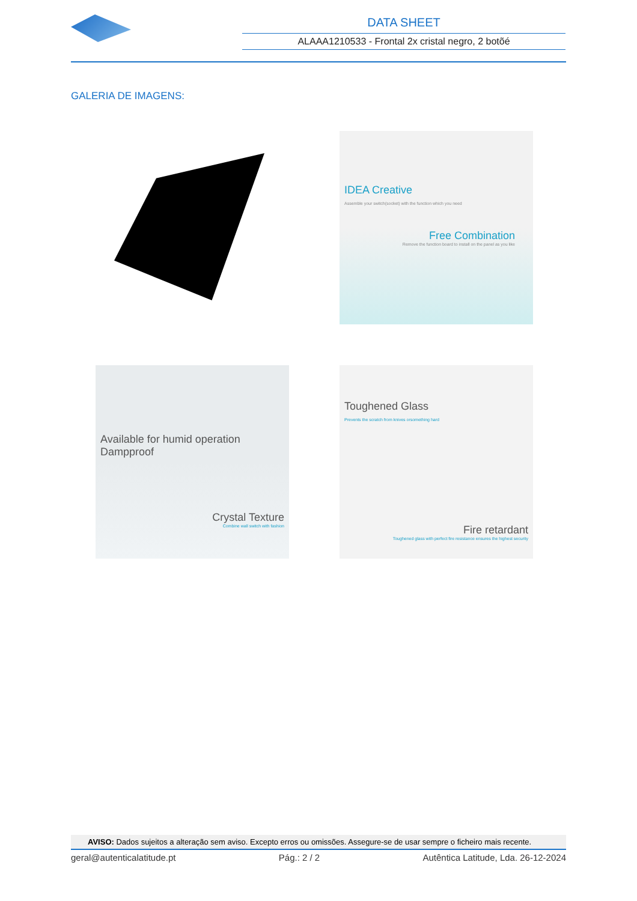DATA SHEET
ALAAA1210533 - Frontal 2x cristal negro, 2 botõé
GALERIA DE IMAGENS:
IDEA Creative
Assemble your switch(socket) with the function which you need
Free Combination
Remove the function board to install on the panel as you like
Available for humid operation Dampproof
Crystal Texture
Combine wall switch with fashion
Toughened Glass
Prevents the scratch from knives orsomething hard
Fire retardant
Toughened glass with perfect fire resistance ensures the highest security
AVISO: Dados sujeitos a alteração sem aviso. Excepto erros ou omissões. Assegure-se de usar sempre o ficheiro mais recente.
geral@autenticalatitude.pt Pág.: 2 / 2 Autêntica Latitude, Lda. 26-12-2024